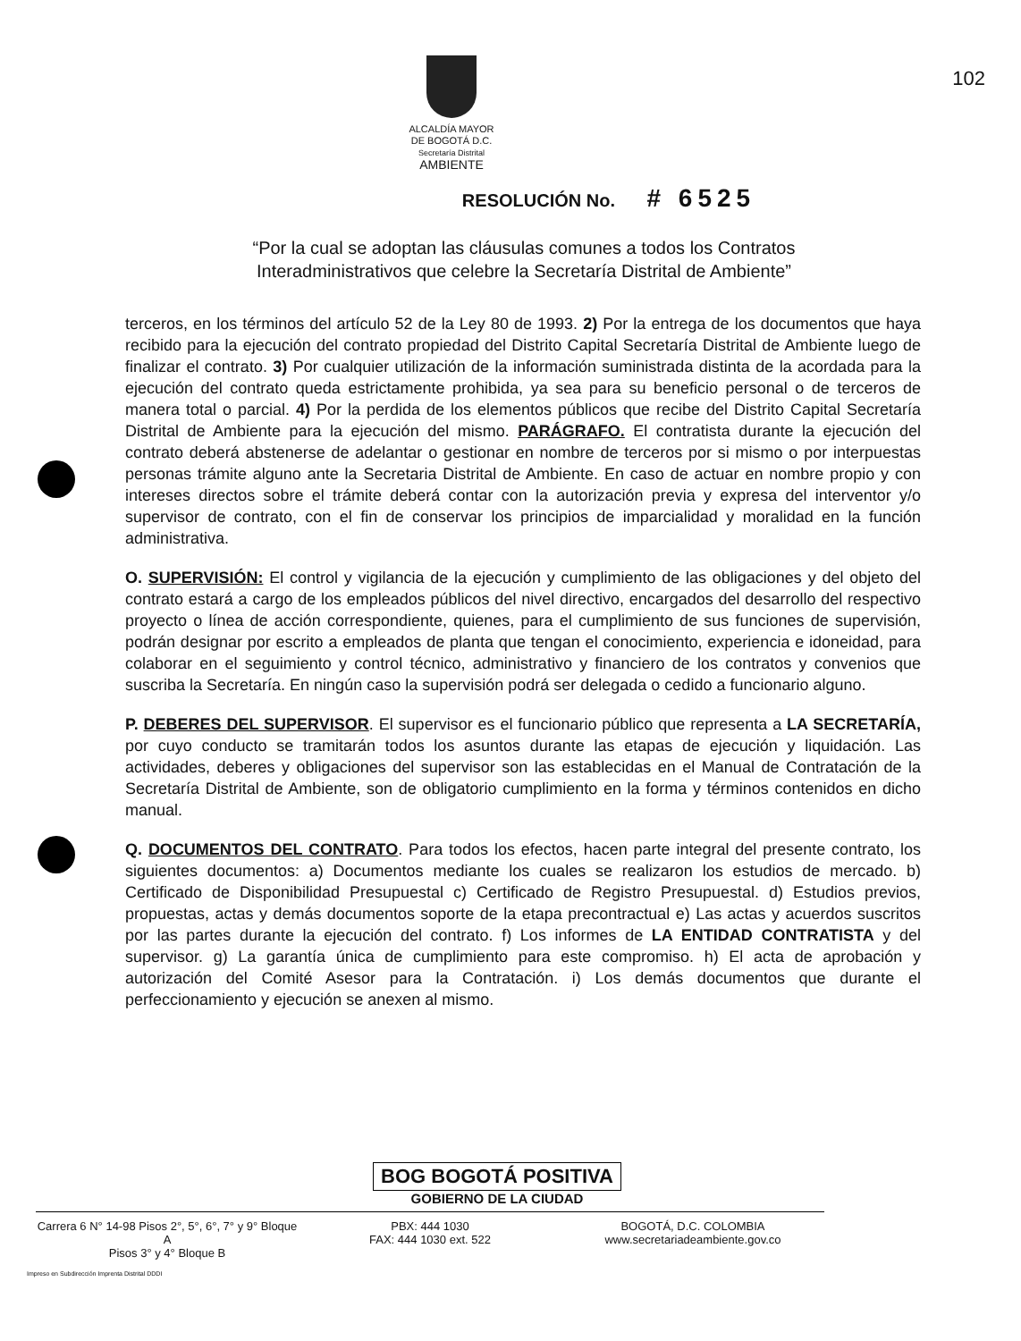102
ALCALDÍA MAYOR
DE BOGOTÁ D.C.
Secretaría Distrital
AMBIENTE
RESOLUCIÓN No. # 6525
“Por la cual se adoptan las cláusulas comunes a todos los Contratos Interadministrativos que celebre la Secretaría Distrital de Ambiente”
terceros, en los términos del artículo 52 de la Ley 80 de 1993. 2) Por la entrega de los documentos que haya recibido para la ejecución del contrato propiedad del Distrito Capital Secretaría Distrital de Ambiente luego de finalizar el contrato. 3) Por cualquier utilización de la información suministrada distinta de la acordada para la ejecución del contrato queda estrictamente prohibida, ya sea para su beneficio personal o de terceros de manera total o parcial. 4) Por la perdida de los elementos públicos que recibe del Distrito Capital Secretaría Distrital de Ambiente para la ejecución del mismo. PARÁGRAFO. El contratista durante la ejecución del contrato deberá abstenerse de adelantar o gestionar en nombre de terceros por si mismo o por interpuestas personas trámite alguno ante la Secretaria Distrital de Ambiente. En caso de actuar en nombre propio y con intereses directos sobre el trámite deberá contar con la autorización previa y expresa del interventor y/o supervisor de contrato, con el fin de conservar los principios de imparcialidad y moralidad en la función administrativa.
O. SUPERVISIÓN: El control y vigilancia de la ejecución y cumplimiento de las obligaciones y del objeto del contrato estará a cargo de los empleados públicos del nivel directivo, encargados del desarrollo del respectivo proyecto o línea de acción correspondiente, quienes, para el cumplimiento de sus funciones de supervisión, podrán designar por escrito a empleados de planta que tengan el conocimiento, experiencia e idoneidad, para colaborar en el seguimiento y control técnico, administrativo y financiero de los contratos y convenios que suscriba la Secretaría. En ningún caso la supervisión podrá ser delegada o cedido a funcionario alguno.
P. DEBERES DEL SUPERVISOR. El supervisor es el funcionario público que representa a LA SECRETARÍA, por cuyo conducto se tramitarán todos los asuntos durante las etapas de ejecución y liquidación. Las actividades, deberes y obligaciones del supervisor son las establecidas en el Manual de Contratación de la Secretaría Distrital de Ambiente, son de obligatorio cumplimiento en la forma y términos contenidos en dicho manual.
Q. DOCUMENTOS DEL CONTRATO. Para todos los efectos, hacen parte integral del presente contrato, los siguientes documentos: a) Documentos mediante los cuales se realizaron los estudios de mercado. b) Certificado de Disponibilidad Presupuestal c) Certificado de Registro Presupuestal. d) Estudios previos, propuestas, actas y demás documentos soporte de la etapa precontractual e) Las actas y acuerdos suscritos por las partes durante la ejecución del contrato. f) Los informes de LA ENTIDAD CONTRATISTA y del supervisor. g) La garantía única de cumplimiento para este compromiso. h) El acta de aprobación y autorización del Comité Asesor para la Contratación. i) Los demás documentos que durante el perfeccionamiento y ejecución se anexen al mismo.
BOG BOGOTÁ POSITIVA
GOBIERNO DE LA CIUDAD
Carrera 6 N° 14-98 Pisos 2°, 5°, 6°, 7° y 9° Bloque A
Pisos 3° y 4° Bloque B
PBX: 444 1030
FAX: 444 1030 ext. 522
BOGOTÁ, D.C. COLOMBIA
www.secretariadeambiente.gov.co
Impreso en Subdirección Imprenta Distrital DDDI